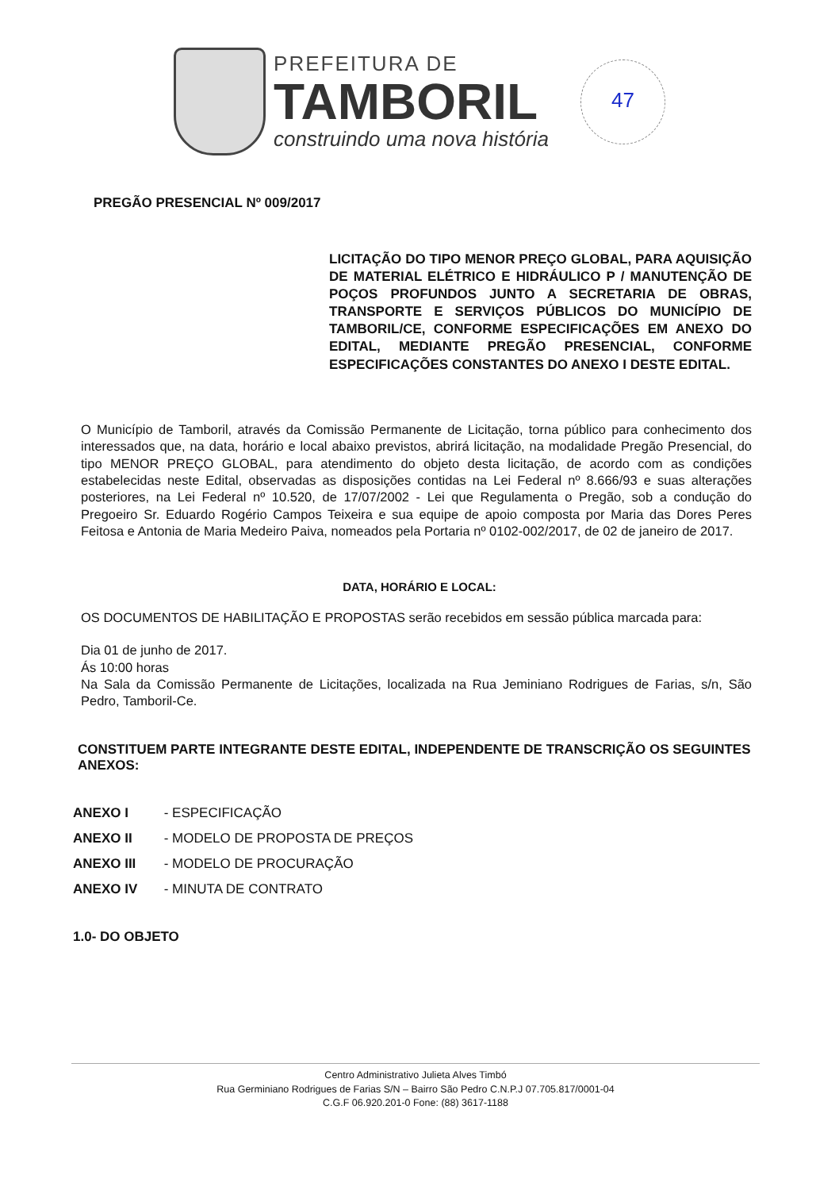PREFEITURA DE
TAMBORIL
construindo uma nova história
47
PREGÃO PRESENCIAL Nº 009/2017
LICITAÇÃO DO TIPO MENOR PREÇO GLOBAL, PARA AQUISIÇÃO DE MATERIAL ELÉTRICO E HIDRÁULICO P / MANUTENÇÃO DE POÇOS PROFUNDOS JUNTO A SECRETARIA DE OBRAS, TRANSPORTE E SERVIÇOS PÚBLICOS DO MUNICÍPIO DE TAMBORIL/CE, CONFORME ESPECIFICAÇÕES EM ANEXO DO EDITAL, MEDIANTE PREGÃO PRESENCIAL, CONFORME ESPECIFICAÇÕES CONSTANTES DO ANEXO I DESTE EDITAL.
O Município de Tamboril, através da Comissão Permanente de Licitação, torna público para conhecimento dos interessados que, na data, horário e local abaixo previstos, abrirá licitação, na modalidade Pregão Presencial, do tipo MENOR PREÇO GLOBAL, para atendimento do objeto desta licitação, de acordo com as condições estabelecidas neste Edital, observadas as disposições contidas na Lei Federal nº 8.666/93 e suas alterações posteriores, na Lei Federal nº 10.520, de 17/07/2002 - Lei que Regulamenta o Pregão, sob a condução do Pregoeiro Sr. Eduardo Rogério Campos Teixeira e sua equipe de apoio composta por Maria das Dores Peres Feitosa e Antonia de Maria Medeiro Paiva, nomeados pela Portaria nº 0102-002/2017, de 02 de janeiro de 2017.
DATA, HORÁRIO E LOCAL:
OS DOCUMENTOS DE HABILITAÇÃO E PROPOSTAS serão recebidos em sessão pública marcada para:
Dia 01 de junho de 2017.
Ás 10:00 horas
Na Sala da Comissão Permanente de Licitações, localizada na Rua Jeminiano Rodrigues de Farias, s/n, São Pedro, Tamboril-Ce.
CONSTITUEM PARTE INTEGRANTE DESTE EDITAL, INDEPENDENTE DE TRANSCRIÇÃO OS SEGUINTES ANEXOS:
ANEXO I - ESPECIFICAÇÃO
ANEXO II - MODELO DE PROPOSTA DE PREÇOS
ANEXO III - MODELO DE PROCURAÇÃO
ANEXO IV - MINUTA DE CONTRATO
1.0- DO OBJETO
Centro Administrativo Julieta Alves Timbó
Rua Germiniano Rodrigues de Farias S/N – Bairro São Pedro C.N.P.J 07.705.817/0001-04
C.G.F 06.920.201-0 Fone: (88) 3617-1188